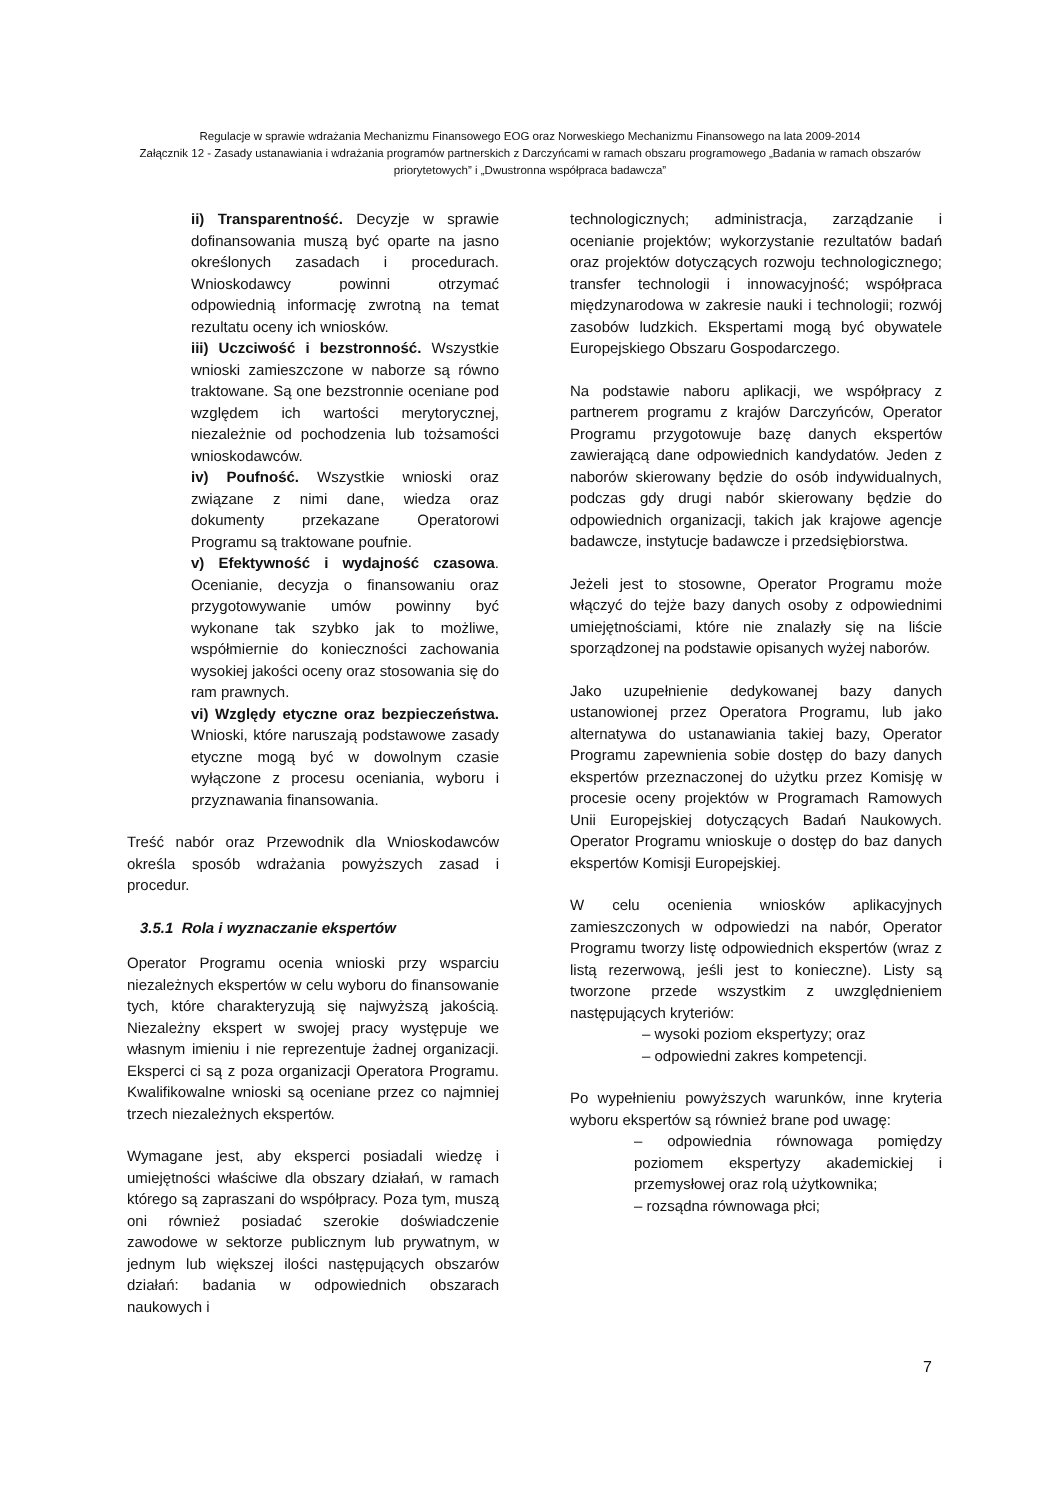Regulacje w sprawie wdrażania Mechanizmu Finansowego EOG oraz Norweskiego Mechanizmu Finansowego na lata 2009-2014
Załącznik 12 - Zasady ustanawiania i wdrażania programów partnerskich z Darczyńcami w ramach obszaru programowego „Badania w ramach obszarów priorytetowych” i „Dwustronna współpraca badawcza”
ii) Transparentność. Decyzje w sprawie dofinansowania muszą być oparte na jasno określonych zasadach i procedurach. Wnioskodawcy powinni otrzymać odpowiednią informację zwrotną na temat rezultatu oceny ich wniosków.
iii) Uczciwość i bezstronność. Wszystkie wnioski zamieszczone w naborze są równo traktowane. Są one bezstronnie oceniane pod względem ich wartości merytorycznej, niezależnie od pochodzenia lub tożsamości wnioskodawców.
iv) Poufność. Wszystkie wnioski oraz związane z nimi dane, wiedza oraz dokumenty przekazane Operatorowi Programu są traktowane poufnie.
v) Efektywność i wydajność czasowa. Ocenianie, decyzja o finansowaniu oraz przygotowywanie umów powinny być wykonane tak szybko jak to możliwe, współmiernie do konieczności zachowania wysokiej jakości oceny oraz stosowania się do ram prawnych.
vi) Względy etyczne oraz bezpieczeństwa. Wnioski, które naruszają podstawowe zasady etyczne mogą być w dowolnym czasie wyłączone z procesu oceniania, wyboru i przyznawania finansowania.
Treść nabór oraz Przewodnik dla Wnioskodawców określa sposób wdrażania powyższych zasad i procedur.
3.5.1 Rola i wyznaczanie ekspertów
Operator Programu ocenia wnioski przy wsparciu niezależnych ekspertów w celu wyboru do finansowanie tych, które charakteryzują się najwyższą jakością. Niezależny ekspert w swojej pracy występuje we własnym imieniu i nie reprezentuje żadnej organizacji. Eksperci ci są z poza organizacji Operatora Programu. Kwalifikowalne wnioski są oceniane przez co najmniej trzech niezależnych ekspertów.
Wymagane jest, aby eksperci posiadali wiedzę i umiejętności właściwe dla obszary działań, w ramach którego są zapraszani do współpracy. Poza tym, muszą oni również posiadać szerokie doświadczenie zawodowe w sektorze publicznym lub prywatnym, w jednym lub większej ilości następujących obszarów działań: badania w odpowiednich obszarach naukowych i
technologicznych; administracja, zarządzanie i ocenianie projektów; wykorzystanie rezultatów badań oraz projektów dotyczących rozwoju technologicznego; transfer technologii i innowacyjność; współpraca międzynarodowa w zakresie nauki i technologii; rozwój zasobów ludzkich. Ekspertami mogą być obywatele Europejskiego Obszaru Gospodarczego.
Na podstawie naboru aplikacji, we współpracy z partnerem programu z krajów Darczyńców, Operator Programu przygotowuje bazę danych ekspertów zawierającą dane odpowiednich kandydatów. Jeden z naborów skierowany będzie do osób indywidualnych, podczas gdy drugi nabór skierowany będzie do odpowiednich organizacji, takich jak krajowe agencje badawcze, instytucje badawcze i przedsiębiorstwa.
Jeżeli jest to stosowne, Operator Programu może włączyć do tejże bazy danych osoby z odpowiednimi umiejętnościami, które nie znalazły się na liście sporządzonej na podstawie opisanych wyżej naborów.
Jako uzupełnienie dedykowanej bazy danych ustanowionej przez Operatora Programu, lub jako alternatywa do ustanawiania takiej bazy, Operator Programu zapewnienia sobie dostęp do bazy danych ekspertów przeznaczonej do użytku przez Komisję w procesie oceny projektów w Programach Ramowych Unii Europejskiej dotyczących Badań Naukowych. Operator Programu wnioskuje o dostęp do baz danych ekspertów Komisji Europejskiej.
W celu ocenienia wniosków aplikacyjnych zamieszczonych w odpowiedzi na nabór, Operator Programu tworzy listę odpowiednich ekspertów (wraz z listą rezerwową, jeśli jest to konieczne). Listy są tworzone przede wszystkim z uwzględnieniem następujących kryteriów:
– wysoki poziom ekspertyzy; oraz
– odpowiedni zakres kompetencji.
Po wypełnieniu powyższych warunków, inne kryteria wyboru ekspertów są również brane pod uwagę:
– odpowiednia równowaga pomiędzy poziomem ekspertyzy akademickiej i przemysłowej oraz rolą użytkownika;
– rozsądna równowaga płci;
7